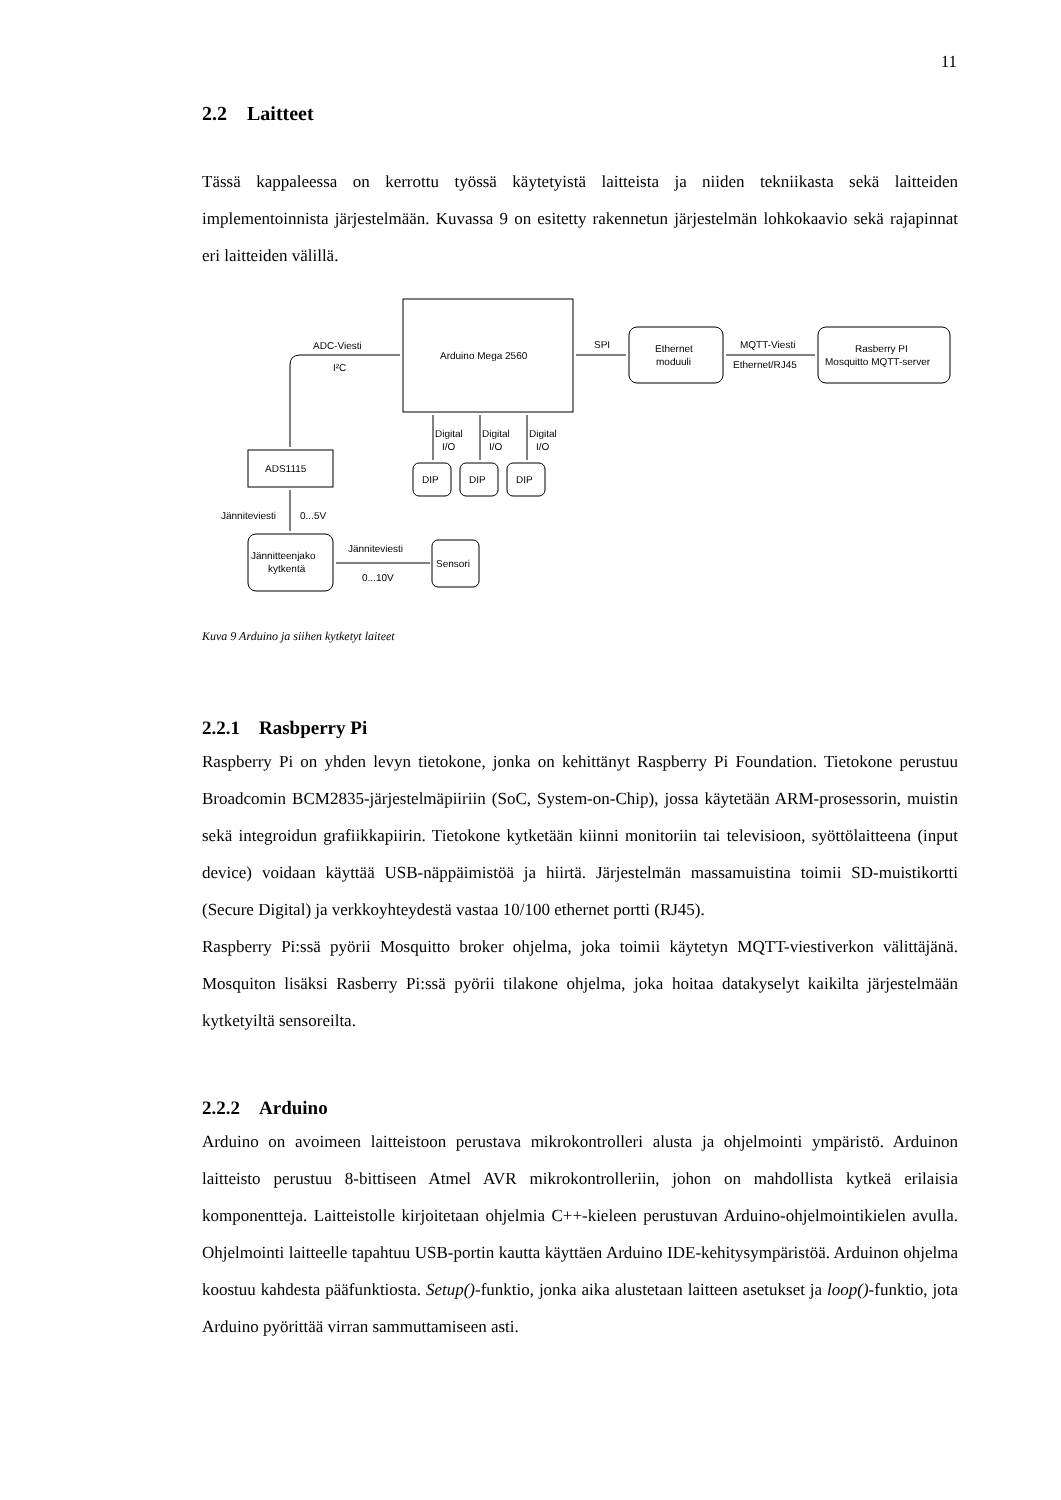11
2.2 Laitteet
Tässä kappaleessa on kerrottu työssä käytetyistä laitteista ja niiden tekniikasta sekä laitteiden implementoinnista järjestelmään. Kuvassa 9 on esitetty rakennetun järjestelmän lohkokaavio sekä rajapinnat eri laitteiden välillä.
ADC-Viesti
I²C
Arduino Mega 2560
SPI
Ethernet
moduuli
MQTT-Viesti
Ethernet/RJ45
Rasberry PI
Mosquitto MQTT-server
ADS1115
DIP
DIP
DIP
Digital
I/O
Digital
I/O
Digital
I/O
Jänniteviesti
0...5V
Jännitteenjako
kytkentä
Jänniteviesti
0...10V
Sensori
Kuva 9 Arduino ja siihen kytketyt laiteet
2.2.1 Rasbperry Pi
Raspberry Pi on yhden levyn tietokone, jonka on kehittänyt Raspberry Pi Foundation. Tietokone perustuu Broadcomin BCM2835-järjestelmäpiiriin (SoC, System-on-Chip), jossa käytetään ARM-prosessorin, muistin sekä integroidun grafiikkapiirin. Tietokone kytketään kiinni monitoriin tai televisioon, syöttölaitteena (input device) voidaan käyttää USB-näppäimistöä ja hiirtä. Järjestelmän massamuistina toimii SD-muistikortti (Secure Digital) ja verkkoyhteydestä vastaa 10/100 ethernet portti (RJ45).
Raspberry Pi:ssä pyörii Mosquitto broker ohjelma, joka toimii käytetyn MQTT-viestiverkon välittäjänä. Mosquiton lisäksi Rasberry Pi:ssä pyörii tilakone ohjelma, joka hoitaa datakyselyt kaikilta järjestelmään kytketyiltä sensoreilta.
2.2.2 Arduino
Arduino on avoimeen laitteistoon perustava mikrokontrolleri alusta ja ohjelmointi ympäristö. Arduinon laitteisto perustuu 8-bittiseen Atmel AVR mikrokontrolleriin, johon on mahdollista kytkeä erilaisia komponentteja. Laitteistolle kirjoitetaan ohjelmia C++-kieleen perustuvan Arduino-ohjelmointikielen avulla. Ohjelmointi laitteelle tapahtuu USB-portin kautta käyttäen Arduino IDE-kehitysympäristöä. Arduinon ohjelma koostuu kahdesta pääfunktiosta. Setup()-funktio, jonka aika alustetaan laitteen asetukset ja loop()-funktio, jota Arduino pyörittää virran sammuttamiseen asti.